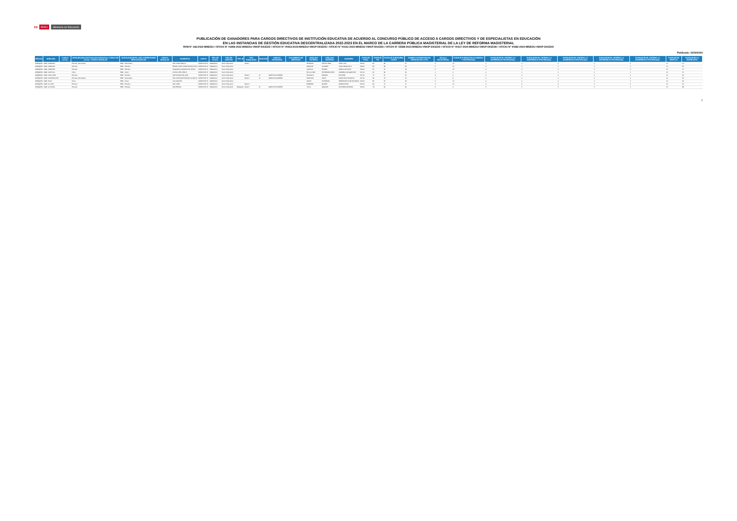🇵🇪 PERÚ Ministerio de Educación
PUBLICACIÓN DE GANADORES PARA CARGOS DIRECTIVOS DE INSTITUCIÓN EDUCATIVA DE ACUERDO AL CONCURSO PÚBLICO DE ACCESO A CARGOS DIRECTIVOS Y DE ESPECIALISTAS EN EDUCACIÓN
EN LAS INSTANCIAS DE GESTIÓN EDUCATIVA DESCENTRALIZADA 2022-2023 EN EL MARCO DE LA CARRERA PÚBLICA MAGISTERIAL DE LA LEY DE REFORMA MAGISTERIAL
RVM N° 166-2022-MINEDU / OFICIO N° 01896-2022-MINEDU-VMGP-DIGEDD / OFICIO N° 00063-2023-MINEDU-VMGP-DIGEDD / OFICIO N° 00141-2023-MINEDU-VMGP-DIGEDD / OFICIO N° 02588-2023-MINEDU-VMGP-DIGEDD / OFICIO N° 00317-2024-MINEDU-VMGP-DIGEDD / OFICIO N° 00382-2024-MINEDU-VMGP-DIGEDD
Publicado: 15/02/2024
| REGION | DRE/UGEL | CODIGO LOCAL | NIVEL(ES) EDUCATIVO(S) ASOCIADO(S) AL CÓDIGO DE LOCAL / CÓDIGO MODULAR | MODALIDAD/NIVEL QUE CORRESPONDE PARA ADJUDICAR | CÓDIGO MODULAR | NOMBRE IE | CARGO | TIPO DE PLAZA | TIPO DE GESTIÓN | TIPO IE | TIPO RURALIDAD | BILINGÜE | LENGUA ORIGINARIA | DOCUMENTO DE IDENTIDAD | APELLIDO PATERNO | APELLIDO MATERNO | NOMBRES | PUNTAJE FINAL | PUNTAJE PN | PUNTAJE SUBPRUEBA CGEGP | NÚMERO DE RESPUESTAS ERRADAS EN LA PN | ESCALA MAGISTERIAL | PUNTAJE FORMACIÓN ACADÉMICA Y PROFESIONAL | PUNTAJE EN EL CRITERIO 3.5 EXPERIENCIA PROFESIONAL | PUNTAJE EN EL CRITERIO 3.4 EXPERIENCIA PROFESIONAL | PUNTAJE EN EL CRITERIO 3.3 EXPERIENCIA PROFESIONAL | PUNTAJE EN EL CRITERIO 3.2 EXPERIENCIA PROFESIONAL | PUNTAJE EN EL CRITERIO 3.1 EXPERIENCIA PROFESIONAL | PUNTAJE EN MÉRITOS | PUNTAJE EN LA ENTREVISTA |
| --- | --- | --- | --- | --- | --- | --- | --- | --- | --- | --- | --- | --- | --- | --- | --- | --- | --- | --- | --- | --- | --- | --- | --- | --- | --- | --- | --- | --- | --- | --- |
| AREQUIPA | UGEL CARAVELI | | Primaria, Secundaria | EBR - Secundaria | | SAN JUAN PABLO II | DIRECTOR I.E. | ORGANICA | Sector Educación | | Rural 1 | | | | HUAMANI | SANTA CRUZ | JUAN LUIS | 163.00 | 80 | 68 | 21 | 3 | 12 | 0 | 0 | 0 | 0 | 0 | 10 | 51 |
| AREQUIPA | UGEL CARAVELI | | Primaria | EBR - Primaria | | PEDRO JOSE TORDOYA MONTOYA | DIRECTOR I.E. | ORGANICA | Sector Educación | | | | | | ANQUISE | ALVAREZ | JUAN FRANCISCO | 168.00 | 82 | 68 | 22 | 5 | 10 | 0 | 0 | 0 | 0 | 0 | 10 | 56 |
| AREQUIPA | UGEL CARAVELI | | Primaria | EBR - Primaria | | SAGRADO CORAZON DE JESUS | DIRECTOR I.E. | ORGANICA | Sector Educación | | | | | | VALDIVIA | RIVERA | MARCO ANTONIO | 158.00 | 87 | 72 | 18 | 3 | 10 | 0 | 0 | 0 | 0 | 0 | 10 | 47 |
| AREQUIPA | UGEL CASTILLA | | Inicial | EBR - Inicial | | DIVINO NIÑO JESUS | DIRECTOR I.E. | ORGANICA | Sector Educación | | | | | | DE LA CUBA | ESTREMADOYRO | GABRIELA JACQUELINE | 127.00 | 62 | 68 | 19 | 1 | 0 | 0 | 0 | 0 | 0 | 0 | 10 | 51 |
| AREQUIPA | UGEL CAYLLOMA | | Primaria | EBR - Primaria | | SANTA ROSA DE LIMA | DIRECTOR I.E. | ORGANICA | Sector Educación | | Rural 2 | SI | QUECHUA SUREÑO | | HILASACA | MAMANI | RICHARD | 137.00 | 75 | 70 | 25 | 3 | 9 | 0 | 0 | 0 | 0 | 0 | 10 | 43 |
| AREQUIPA | UGEL CONDESUYOS | | Primaria, Secundaria | EBR - Secundaria | | SAN JUAN BAUTISTA DE LA SALLE | DIRECTOR I.E. | ORGANICA | Sector Educación | | Rural 2 | SI | QUECHUA SUREÑO | | SANCHEZ | PUGA | FRANCISCO DIONICIO | 167.00 | 96 | 73 | 13 | 4 | 8 | 0 | 0 | 0 | 0 | 0 | 10 | 53 |
| AREQUIPA | UGEL ISLAY | | Inicial | EBR - Inicial | | LAS CRUCES | DIRECTOR I.E. | ORGANICA | Sector Educación | | | | | | SALAS | ANTEZANA | MERCEDES FLOR DE MARIA | 162.00 | 85 | 76 | 18 | 5 | 10 | 0 | 0 | 0 | 0 | 0 | 10 | 53 |
| AREQUIPA | UGEL LA JOYA | | Primaria | EBR - Primaria | | SAN JOSE | DIRECTOR I.E. | ORGANICA | Sector Educación | | Rural 3 | | | | PAREDES | QUISPE | MARIA ELENA | 156.00 | 80 | 70 | 17 | 4 | 10 | 0 | 0 | 0 | 0 | 0 | 10 | 50 |
| AREQUIPA | UGEL LA UNIÓN | | Primaria | EBR - Primaria | | SAN PEDRO | DIRECTOR I.E. | ORGANICA | Sector Educación | Multigrado | Rural 2 | SI | QUECHUA SUREÑO | | VILCA | ARAGON | ROXANNA ROSARIO | 133.00 | 78 | 64 | 24 | 3 | 6 | 0 | 0 | 0 | 0 | 0 | 10 | 38 |
2